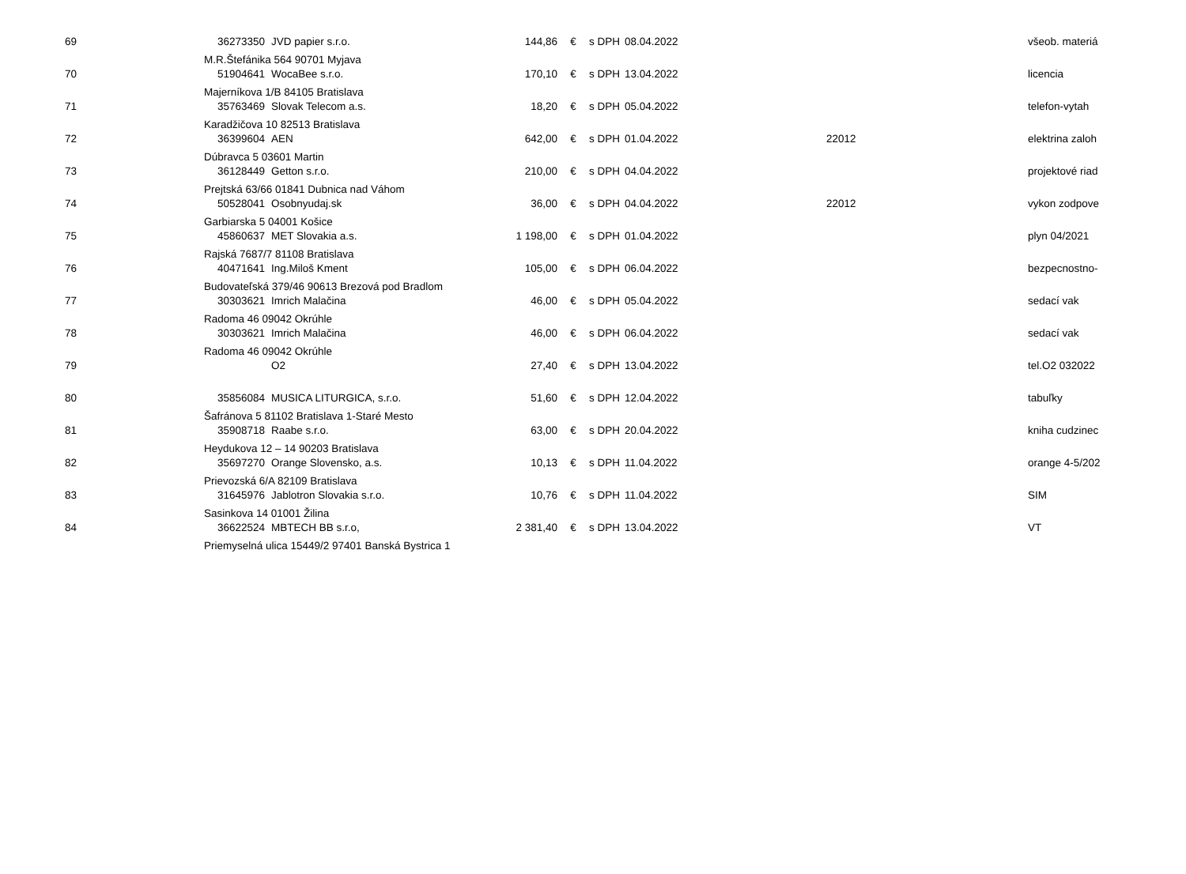| 69 | 36273350 | JVD papier s.r.o. | 144,86 | € | s DPH | 08.04.2022 | | všeob. materiá |
| | M.R.Štefánika 564 90701 Myjava | | | | | | | |
| 70 | 51904641 | WocaBee s.r.o. | 170,10 | € | s DPH | 13.04.2022 | | licencia |
| | Majerníkova 1/B 84105 Bratislava | | | | | | | |
| 71 | 35763469 | Slovak Telecom a.s. | 18,20 | € | s DPH | 05.04.2022 | | telefon-vytah |
| | Karadžičova 10 82513 Bratislava | | | | | | | |
| 72 | 36399604 | AEN | 642,00 | € | s DPH | 01.04.2022 | 22012 | elektrina zaloh |
| | Dúbravca 5 03601 Martin | | | | | | | |
| 73 | 36128449 | Getton s.r.o. | 210,00 | € | s DPH | 04.04.2022 | | projektové riad |
| | Prejtská 63/66 01841 Dubnica nad Váhom | | | | | | | |
| 74 | 50528041 | Osobnyudaj.sk | 36,00 | € | s DPH | 04.04.2022 | 22012 | vykon zodpove |
| | Garbiarska 5 04001 Košice | | | | | | | |
| 75 | 45860637 | MET Slovakia a.s. | 1 198,00 | € | s DPH | 01.04.2022 | | plyn 04/2021 |
| | Rajská 7687/7 81108 Bratislava | | | | | | | |
| 76 | 40471641 | Ing.Miloš Kment | 105,00 | € | s DPH | 06.04.2022 | | bezpecnostno- |
| | Budovateľská 379/46 90613 Brezová pod Bradlom | | | | | | | |
| 77 | 30303621 | Imrich Malačina | 46,00 | € | s DPH | 05.04.2022 | | sedací vak |
| | Radoma 46 09042 Okrúhle | | | | | | | |
| 78 | 30303621 | Imrich Malačina | 46,00 | € | s DPH | 06.04.2022 | | sedací vak |
| | Radoma 46 09042 Okrúhle | | | | | | | |
| 79 | | O2 | 27,40 | € | s DPH | 13.04.2022 | | tel.O2 032022 |
| 80 | 35856084 | MUSICA LITURGICA, s.r.o. | 51,60 | € | s DPH | 12.04.2022 | | tabuľky |
| | Šafránova 5 81102 Bratislava 1-Staré Mesto | | | | | | | |
| 81 | 35908718 | Raabe s.r.o. | 63,00 | € | s DPH | 20.04.2022 | | kniha cudzinec |
| | Heydukova 12 – 14 90203 Bratislava | | | | | | | |
| 82 | 35697270 | Orange Slovensko, a.s. | 10,13 | € | s DPH | 11.04.2022 | | orange 4-5/202 |
| | Prievozská 6/A 82109 Bratislava | | | | | | | |
| 83 | 31645976 | Jablotron Slovakia s.r.o. | 10,76 | € | s DPH | 11.04.2022 | | SIM |
| | Sasinkova 14 01001 Žilina | | | | | | | |
| 84 | 36622524 | MBTECH BB s.r.o, | 2 381,40 | € | s DPH | 13.04.2022 | | VT |
| | Priemyselná ulica 15449/2 97401 Banská Bystrica 1 | | | | | | | |